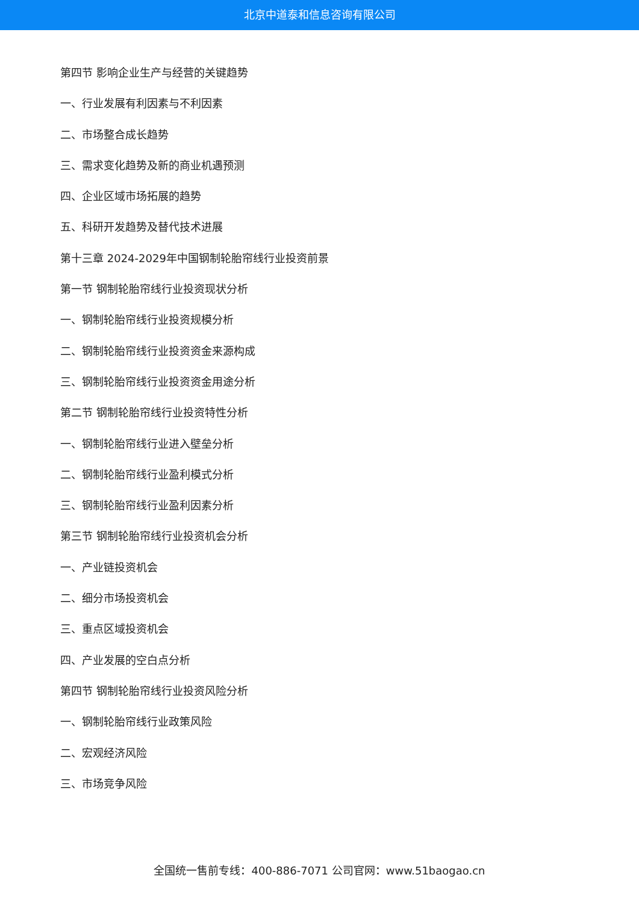北京中道泰和信息咨询有限公司
第四节 影响企业生产与经营的关键趋势
一、行业发展有利因素与不利因素
二、市场整合成长趋势
三、需求变化趋势及新的商业机遇预测
四、企业区域市场拓展的趋势
五、科研开发趋势及替代技术进展
第十三章 2024-2029年中国钢制轮胎帘线行业投资前景
第一节 钢制轮胎帘线行业投资现状分析
一、钢制轮胎帘线行业投资规模分析
二、钢制轮胎帘线行业投资资金来源构成
三、钢制轮胎帘线行业投资资金用途分析
第二节 钢制轮胎帘线行业投资特性分析
一、钢制轮胎帘线行业进入壁垒分析
二、钢制轮胎帘线行业盈利模式分析
三、钢制轮胎帘线行业盈利因素分析
第三节 钢制轮胎帘线行业投资机会分析
一、产业链投资机会
二、细分市场投资机会
三、重点区域投资机会
四、产业发展的空白点分析
第四节 钢制轮胎帘线行业投资风险分析
一、钢制轮胎帘线行业政策风险
二、宏观经济风险
三、市场竞争风险
全国统一售前专线：400-886-7071 公司官网：www.51baogao.cn